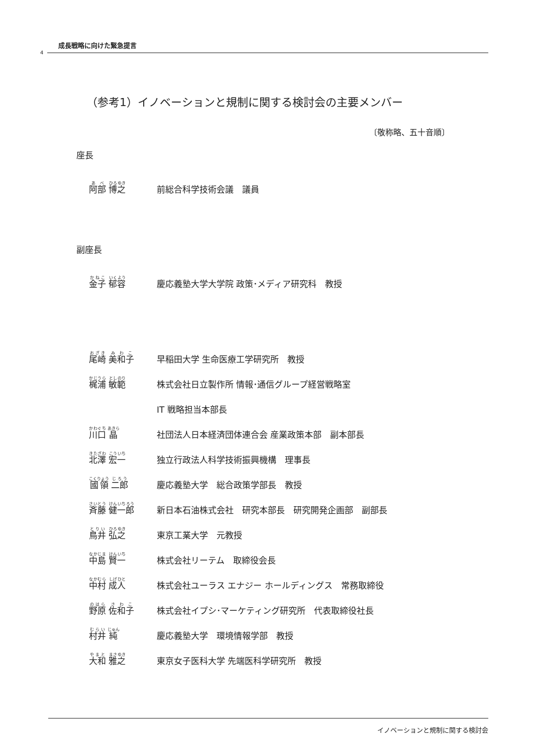成長戦略に向けた緊急提言
4
（参考1）イノベーションと規制に関する検討会の主要メンバー
〔敬称略、五十音順〕
座長
阿部 博之
前総合科学技術会議　議員
副座長
金子 郁容
慶応義塾大学大学院 政策･メディア研究科　教授
尾崎 美和子
早稲田大学 生命医療工学研究所　教授
梶浦 敏範
株式会社日立製作所 情報･通信グループ経営戦略室
IT 戦略担当本部長
川口 晶
社団法人日本経済団体連合会 産業政策本部　副本部長
北澤 宏一
独立行政法人科学技術振興機構　理事長
國領 二郎
慶応義塾大学　総合政策学部長　教授
斉藤 健一郎
新日本石油株式会社　研究本部長　研究開発企画部　副部長
鳥井 弘之
東京工業大学　元教授
中島 賢一
株式会社リーテム　取締役会長
中村 成人
株式会社ユーラス エナジー ホールディングス　常務取締役
野原 佐和子
株式会社イプシ･マーケティング研究所　代表取締役社長
村井 純
慶応義塾大学　環境情報学部　教授
大和 雅之
東京女子医科大学 先端医科学研究所　教授
イノベーションと規制に関する検討会